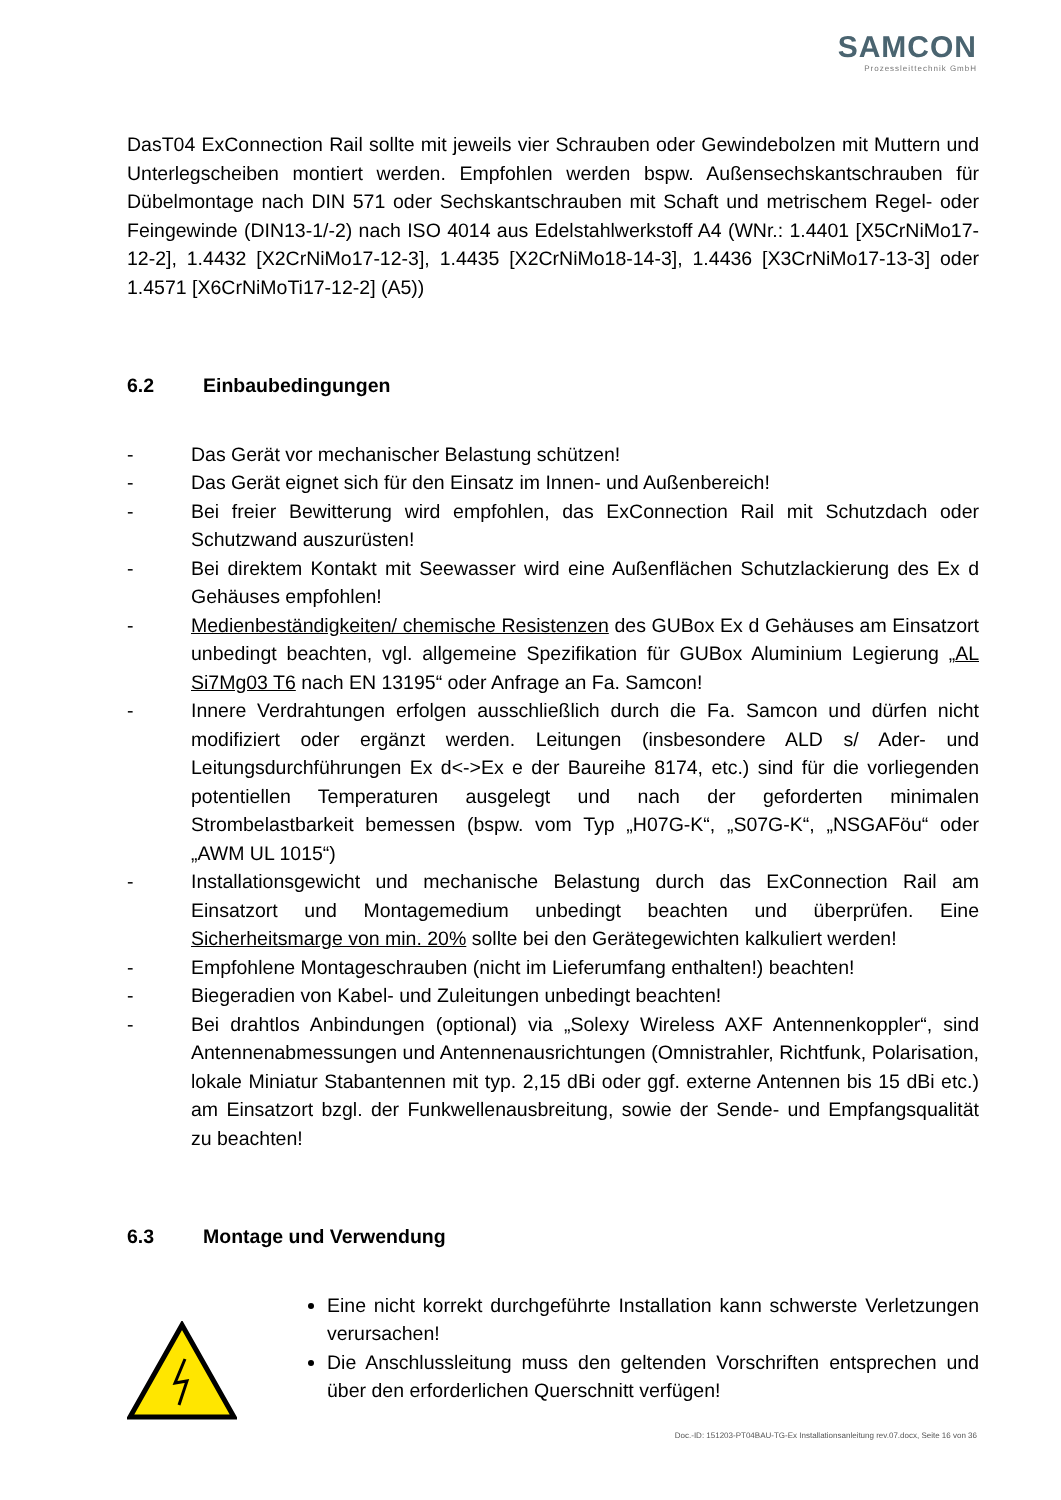SAMCON
Prozessleittechnik GmbH
DasT04 ExConnection Rail sollte mit jeweils vier Schrauben oder Gewindebolzen mit Muttern und Unterlegscheiben montiert werden. Empfohlen werden bspw. Außensechskantschrauben für Dübelmontage nach DIN 571 oder Sechskantschrauben mit Schaft und metrischem Regel- oder Feingewinde (DIN13-1/-2) nach ISO 4014 aus Edelstahlwerkstoff A4 (WNr.: 1.4401 [X5CrNiMo17-12-2], 1.4432 [X2CrNiMo17-12-3], 1.4435 [X2CrNiMo18-14-3], 1.4436 [X3CrNiMo17-13-3] oder 1.4571 [X6CrNiMoTi17-12-2] (A5))
6.2 Einbaubedingungen
- Das Gerät vor mechanischer Belastung schützen!
- Das Gerät eignet sich für den Einsatz im Innen- und Außenbereich!
- Bei freier Bewitterung wird empfohlen, das ExConnection Rail mit Schutzdach oder Schutzwand auszurüsten!
- Bei direktem Kontakt mit Seewasser wird eine Außenflächen Schutzlackierung des Ex d Gehäuses empfohlen!
- Medienbeständigkeiten/ chemische Resistenzen des GUBox Ex d Gehäuses am Einsatzort unbedingt beachten, vgl. allgemeine Spezifikation für GUBox Aluminium Legierung „AL Si7Mg03 T6 nach EN 13195“ oder Anfrage an Fa. Samcon!
- Innere Verdrahtungen erfolgen ausschließlich durch die Fa. Samcon und dürfen nicht modifiziert oder ergänzt werden. Leitungen (insbesondere ALD s/ Ader- und Leitungsdurchführungen Ex d<->Ex e der Baureihe 8174, etc.) sind für die vorliegenden potentiellen Temperaturen ausgelegt und nach der geforderten minimalen Strombelastbarkeit bemessen (bspw. vom Typ „H07G-K“, „S07G-K“, „NSGAFöu“ oder „AWM UL 1015“)
- Installationsgewicht und mechanische Belastung durch das ExConnection Rail am Einsatzort und Montagemedium unbedingt beachten und überprüfen. Eine Sicherheitsmarge von min. 20% sollte bei den Gerätegewichten kalkuliert werden!
- Empfohlene Montageschrauben (nicht im Lieferumfang enthalten!) beachten!
- Biegeradien von Kabel- und Zuleitungen unbedingt beachten!
- Bei drahtlos Anbindungen (optional) via „Solexy Wireless AXF Antennenkoppler“, sind Antennenabmessungen und Antennenausrichtungen (Omnistrahler, Richtfunk, Polarisation, lokale Miniatur Stabantennen mit typ. 2,15 dBi oder ggf. externe Antennen bis 15 dBi etc.) am Einsatzort bzgl. der Funkwellenausbreitung, sowie der Sende- und Empfangsqualität zu beachten!
6.3 Montage und Verwendung
Eine nicht korrekt durchgeführte Installation kann schwerste Verletzungen verursachen!
Die Anschlussleitung muss den geltenden Vorschriften entsprechen und über den erforderlichen Querschnitt verfügen!
Doc.-ID: 151203-PT04BAU-TG-Ex Installationsanleitung rev.07.docx, Seite 16 von 36